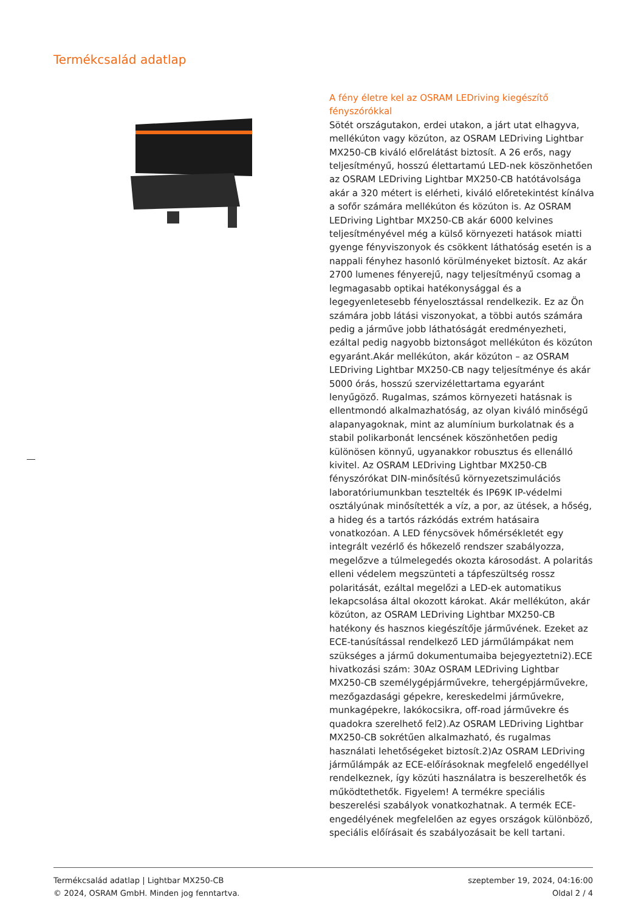Termékcsalád adatlap
A fény életre kel az OSRAM LEDriving kiegészítő fényszórókkal
Sötét országutakon, erdei utakon, a járt utat elhagyva, mellékúton vagy közúton, az OSRAM LEDriving Lightbar MX250-CB kiváló előrelátást biztosít. A 26 erős, nagy teljesítményű, hosszú élettartamú LED-nek köszönhetően az OSRAM LEDriving Lightbar MX250-CB hatótávolsága akár a 320 métert is elérheti, kiváló előretekintést kínálva a sofőr számára mellékúton és közúton is. Az OSRAM LEDriving Lightbar MX250-CB akár 6000 kelvines teljesítményével még a külső környezeti hatások miatti gyenge fényviszonyok és csökkent láthatóság esetén is a nappali fényhez hasonló körülményeket biztosít. Az akár 2700 lumenes fényerejű, nagy teljesítményű csomag a legmagasabb optikai hatékonysággal és a legegyenletesebb fényelosztással rendelkezik. Ez az Ön számára jobb látási viszonyokat, a többi autós számára pedig a járműve jobb láthatóságát eredményezheti, ezáltal pedig nagyobb biztonságot mellékúton és közúton egyaránt.Akár mellékúton, akár közúton – az OSRAM LEDriving Lightbar MX250-CB nagy teljesítménye és akár 5000 órás, hosszú szervizélettartama egyaránt lenyűgöző. Rugalmas, számos környezeti hatásnak is ellentmondó alkalmazhatóság, az olyan kiváló minőségű alapanyagoknak, mint az alumínium burkolatnak és a stabil polikarbonát lencsének köszönhetően pedig különösen könnyű, ugyanakkor robusztus és ellenálló kivitel. Az OSRAM LEDriving Lightbar MX250-CB fényszórókat DIN-minősítésű környezetszimulációs laboratóriumunkban tesztelték és IP69K IP-védelmi osztályúnak minősítették a víz, a por, az ütések, a hőség, a hideg és a tartós rázkódás extrém hatásaira vonatkozóan. A LED fénycsövek hőmérsékletét egy integrált vezérlő és hőkezelő rendszer szabályozza, megelőzve a túlmelegedés okozta károsodást. A polaritás elleni védelem megszünteti a tápfeszültség rossz polaritását, ezáltal megelőzi a LED-ek automatikus lekapcsolása által okozott károkat. Akár mellékúton, akár közúton, az OSRAM LEDriving Lightbar MX250-CB hatékony és hasznos kiegészítője járművének. Ezeket az ECE-tanúsítással rendelkező LED járműlámpákat nem szükséges a jármű dokumentumaiba bejegyeztetni2).ECE hivatkozási szám: 30Az OSRAM LEDriving Lightbar MX250-CB személygépjárművekre, tehergépjárművekre, mezőgazdasági gépekre, kereskedelmi járművekre, munkagépekre, lakókocsikra, off-road járművekre és quadokra szerelhető fel2).Az OSRAM LEDriving Lightbar MX250-CB sokrétűen alkalmazható, és rugalmas használati lehetőségeket biztosít.2)Az OSRAM LEDriving járműlámpák az ECE-előírásoknak megfelelő engedéllyel rendelkeznek, így közúti használatra is beszerelhetők és működtethetők. Figyelem! A termékre speciális beszerelési szabályok vonatkozhatnak. A termék ECE-engedélyének megfelelően az egyes országok különböző, speciális előírásait és szabályozásait be kell tartani.
Termékcsalád adatlap | Lightbar MX250-CB
© 2024, OSRAM GmbH. Minden jog fenntartva.
szeptember 19, 2024, 04:16:00
Oldal 2 / 4